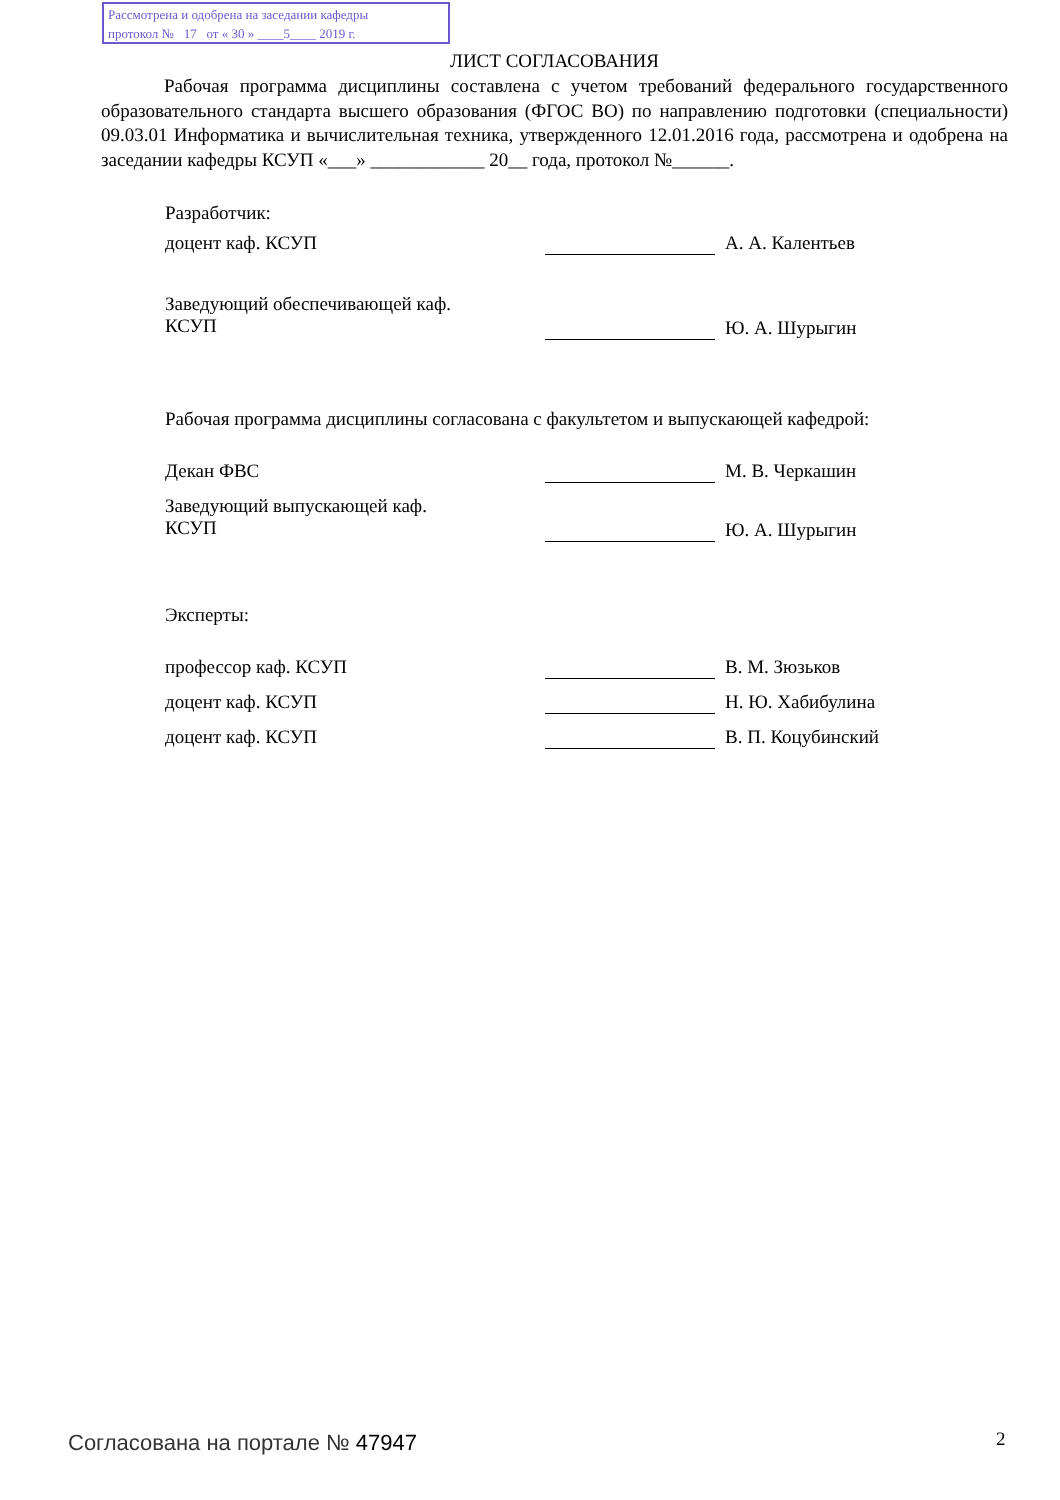Рассмотрена и одобрена на заседании кафедры
протокол № 17 от « 30 » ____5____ 2019 г.
ЛИСТ СОГЛАСОВАНИЯ
Рабочая программа дисциплины составлена с учетом требований федерального государственного образовательного стандарта высшего образования (ФГОС ВО) по направлению подготовки (специальности) 09.03.01 Информатика и вычислительная техника, утвержденного 12.01.2016 года, рассмотрена и одобрена на заседании кафедры КСУП «___» ____________ 20__ года, протокол №______.
Разработчик:
доцент каф. КСУП А. А. Калентьев
Заведующий обеспечивающей каф.
КСУП
Ю. А. Шурыгин
Рабочая программа дисциплины согласована с факультетом и выпускающей кафедрой:
Декан ФВС М. В. Черкашин
Заведующий выпускающей каф.
КСУП
Ю. А. Шурыгин
Эксперты:
профессор каф. КСУП В. М. Зюзьков
доцент каф. КСУП Н. Ю. Хабибулина
доцент каф. КСУП В. П. Коцубинский
Согласована на портале № 47947 2